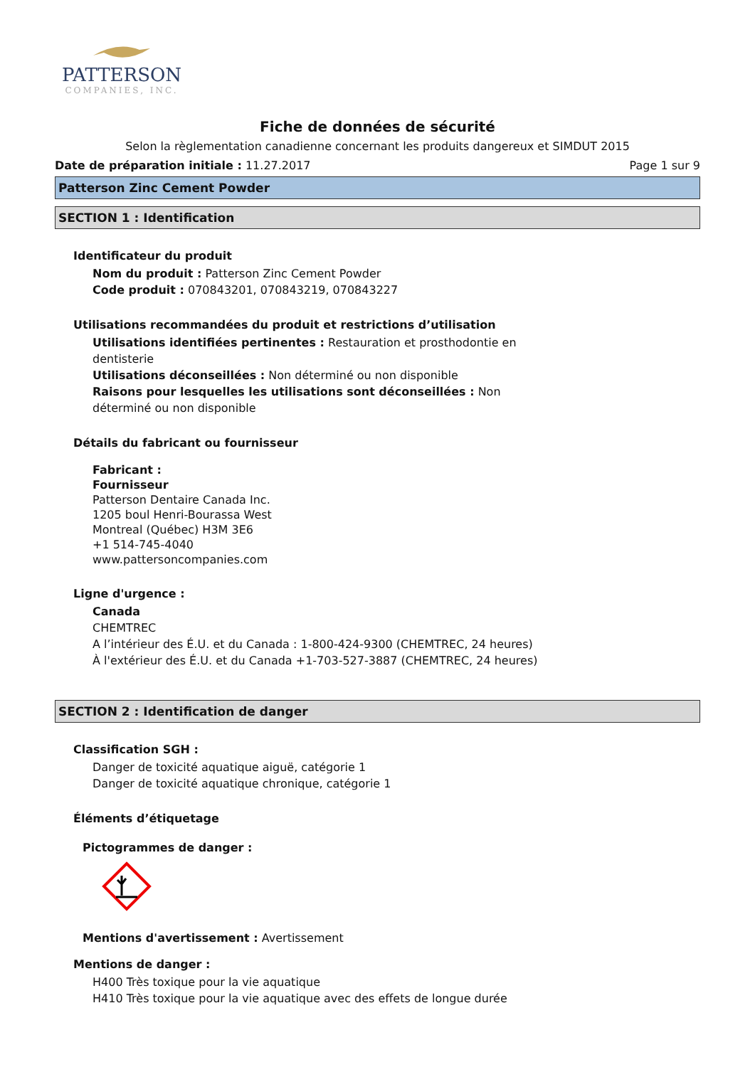PATTERSON
COMPANIES, INC.
Fiche de données de sécurité
Selon la règlementation canadienne concernant les produits dangereux et SIMDUT 2015
Date de préparation initiale : 11.27.2017 Page 1 sur 9
Patterson Zinc Cement Powder
SECTION 1 : Identification
Identificateur du produit
Nom du produit : Patterson Zinc Cement Powder
Code produit : 070843201, 070843219, 070843227
Utilisations recommandées du produit et restrictions d’utilisation
Utilisations identifiées pertinentes : Restauration et prosthodontie en dentisterie
Utilisations déconseillées : Non déterminé ou non disponible
Raisons pour lesquelles les utilisations sont déconseillées : Non déterminé ou non disponible
Détails du fabricant ou fournisseur
Fabricant :
Fournisseur
Patterson Dentaire Canada Inc.
1205 boul Henri-Bourassa West
Montreal (Québec) H3M 3E6
+1 514-745-4040
www.pattersoncompanies.com
Ligne d'urgence :
Canada
CHEMTREC
A l’intérieur des É.U. et du Canada : 1-800-424-9300 (CHEMTREC, 24 heures)
À l'extérieur des É.U. et du Canada +1-703-527-3887 (CHEMTREC, 24 heures)
SECTION 2 : Identification de danger
Classification SGH :
Danger de toxicité aquatique aiguë, catégorie 1
Danger de toxicité aquatique chronique, catégorie 1
Éléments d’étiquetage
Pictogrammes de danger :
Mentions d'avertissement : Avertissement
Mentions de danger :
H400 Très toxique pour la vie aquatique
H410 Très toxique pour la vie aquatique avec des effets de longue durée